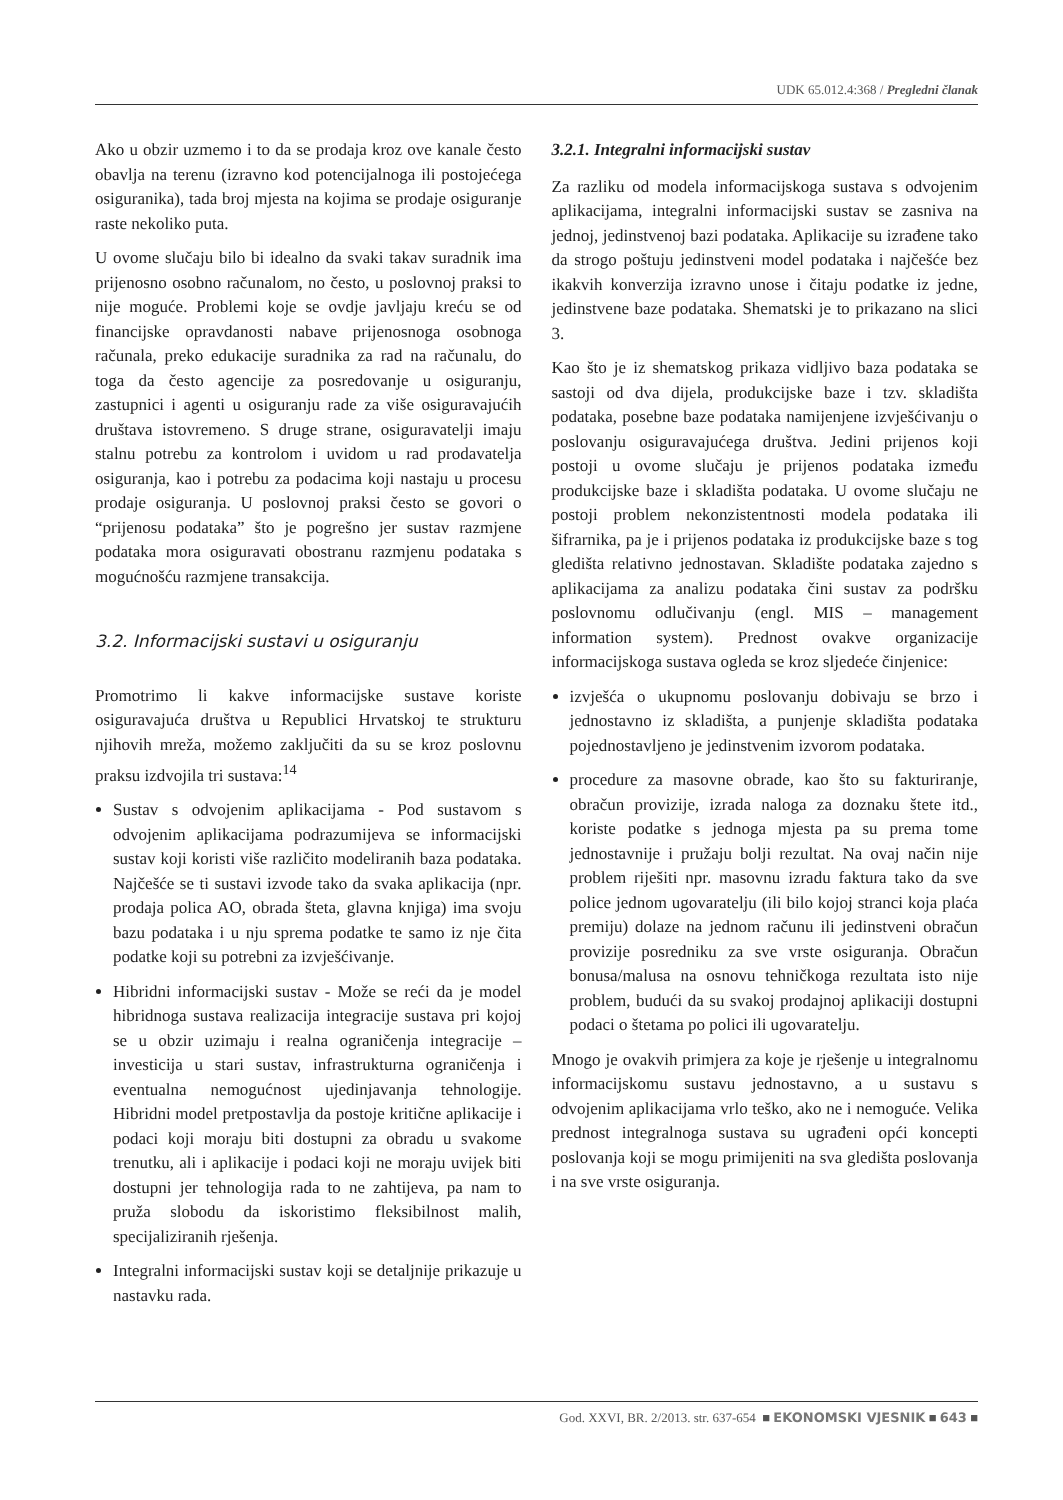UDK 65.012.4:368 / Pregledni članak
Ako u obzir uzmemo i to da se prodaja kroz ove kanale često obavlja na terenu (izravno kod potencijalnoga ili postojećega osiguranika), tada broj mjesta na kojima se prodaje osiguranje raste nekoliko puta.
U ovome slučaju bilo bi idealno da svaki takav suradnik ima prijenosno osobno računalom, no često, u poslovnoj praksi to nije moguće. Problemi koje se ovdje javljaju kreću se od financijske opravdanosti nabave prijenosnoga osobnoga računala, preko edukacije suradnika za rad na računalu, do toga da često agencije za posredovanje u osiguranju, zastupnici i agenti u osiguranju rade za više osiguravajućih društava istovremeno. S druge strane, osiguravatelji imaju stalnu potrebu za kontrolom i uvidom u rad prodavatelja osiguranja, kao i potrebu za podacima koji nastaju u procesu prodaje osiguranja. U poslovnoj praksi često se govori o “prijenosu podataka” što je pogrešno jer sustav razmjene podataka mora osiguravati obostranu razmjenu podataka s mogućnošću razmjene transakcija.
3.2. Informacijski sustavi u osiguranju
Promotrimo li kakve informacijske sustave koriste osiguravajuća društva u Republici Hrvatskoj te strukturu njihovih mreža, možemo zaključiti da su se kroz poslovnu praksu izdvojila tri sustava:<sup>14</sup>
Sustav s odvojenim aplikacijama - Pod sustavom s odvojenim aplikacijama podrazumijeva se informacijski sustav koji koristi više različito modeliranih baza podataka. Najčešće se ti sustavi izvode tako da svaka aplikacija (npr. prodaja polica AO, obrada šteta, glavna knjiga) ima svoju bazu podataka i u nju sprema podatke te samo iz nje čita podatke koji su potrebni za izvješćivanje.
Hibridni informacijski sustav - Može se reći da je model hibridnoga sustava realizacija integracije sustava pri kojoj se u obzir uzimaju i realna ograničenja integracije – investicija u stari sustav, infrastrukturna ograničenja i eventualna nemogućnost ujedinjavanja tehnologije. Hibridni model pretpostavlja da postoje kritične aplikacije i podaci koji moraju biti dostupni za obradu u svakome trenutku, ali i aplikacije i podaci koji ne moraju uvijek biti dostupni jer tehnologija rada to ne zahtijeva, pa nam to pruža slobodu da iskoristimo fleksibilnost malih, specijaliziranih rješenja.
Integralni informacijski sustav koji se detaljnije prikazuje u nastavku rada.
3.2.1. Integralni informacijski sustav
Za razliku od modela informacijskoga sustava s odvojenim aplikacijama, integralni informacijski sustav se zasniva na jednoj, jedinstvenoj bazi podataka. Aplikacije su izrađene tako da strogo poštuju jedinstveni model podataka i najčešće bez ikakvih konverzija izravno unose i čitaju podatke iz jedne, jedinstvene baze podataka. Shematski je to prikazano na slici 3.
Kao što je iz shematskog prikaza vidljivo baza podataka se sastoji od dva dijela, produkcijske baze i tzv. skladišta podataka, posebne baze podataka namijenjene izvješćivanju o poslovanju osiguravajućega društva. Jedini prijenos koji postoji u ovome slučaju je prijenos podataka između produkcijske baze i skladišta podataka. U ovome slučaju ne postoji problem nekonzistentnosti modela podataka ili šifrarnika, pa je i prijenos podataka iz produkcijske baze s tog gledišta relativno jednostavan. Skladište podataka zajedno s aplikacijama za analizu podataka čini sustav za podršku poslovnomu odlučivanju (engl. MIS – management information system). Prednost ovakve organizacije informacijskoga sustava ogleda se kroz sljedeće činjenice:
izvješća o ukupnomu poslovanju dobivaju se brzo i jednostavno iz skladišta, a punjenje skladišta podataka pojednostavljeno je jedinstvenim izvorom podataka.
procedure za masovne obrade, kao što su fakturiranje, obračun provizije, izrada naloga za doznaku štete itd., koriste podatke s jednoga mjesta pa su prema tome jednostavnije i pružaju bolji rezultat. Na ovaj način nije problem riješiti npr. masovnu izradu faktura tako da sve police jednom ugovaratelju (ili bilo kojoj stranci koja plaća premiju) dolaze na jednom računu ili jedinstveni obračun provizije posredniku za sve vrste osiguranja. Obračun bonusa/malusa na osnovu tehničkoga rezultata isto nije problem, budući da su svakoj prodajnoj aplikaciji dostupni podaci o štetama po polici ili ugovaratelju.
Mnogo je ovakvih primjera za koje je rješenje u integralnomu informacijskomu sustavu jednostavno, a u sustavu s odvojenim aplikacijama vrlo teško, ako ne i nemoguće. Velika prednost integralnoga sustava su ugrađeni opći koncepti poslovanja koji se mogu primijeniti na sva gledišta poslovanja i na sve vrste osiguranja.
God. XXVI, BR. 2/2013. str. 637-654 ■ EKONOMSKI VJESNIK ■ 643 ■